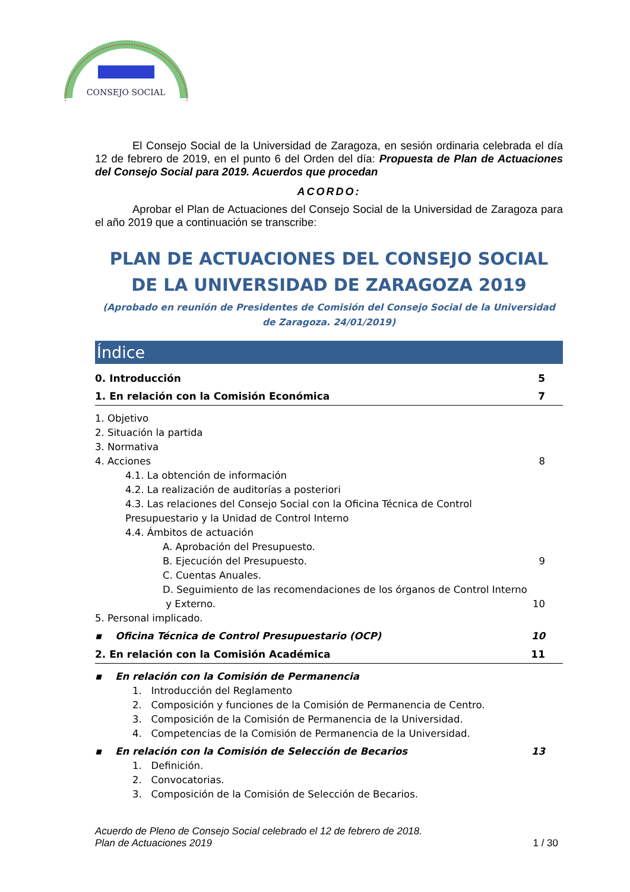CONSEJO SOCIAL
El Consejo Social de la Universidad de Zaragoza, en sesión ordinaria celebrada el día 12 de febrero de 2019, en el punto 6 del Orden del día: Propuesta de Plan de Actuaciones del Consejo Social para 2019. Acuerdos que procedan
ACORDO:
Aprobar el Plan de Actuaciones del Consejo Social de la Universidad de Zaragoza para el año 2019 que a continuación se transcribe:
PLAN DE ACTUACIONES DEL CONSEJO SOCIAL DE LA UNIVERSIDAD DE ZARAGOZA 2019
(Aprobado en reunión de Presidentes de Comisión del Consejo Social de la Universidad de Zaragoza. 24/01/2019)
Índice
0. Introducción 5
1. En relación con la Comisión Económica 7
1. Objetivo
2. Situación la partida
3. Normativa
4. Acciones 8
4.1. La obtención de información
4.2. La realización de auditorías a posteriori
4.3. Las relaciones del Consejo Social con la Oficina Técnica de Control Presupuestario y la Unidad de Control Interno
4.4. Ámbitos de actuación
A. Aprobación del Presupuesto.
B. Ejecución del Presupuesto. 9
C. Cuentas Anuales.
D. Seguimiento de las recomendaciones de los órganos de Control Interno
y Externo. 10
5. Personal implicado.
▪ Oficina Técnica de Control Presupuestario (OCP) 10
2. En relación con la Comisión Académica 11
▪ En relación con la Comisión de Permanencia
1. Introducción del Reglamento
2. Composición y funciones de la Comisión de Permanencia de Centro.
3. Composición de la Comisión de Permanencia de la Universidad.
4. Competencias de la Comisión de Permanencia de la Universidad.
▪ En relación con la Comisión de Selección de Becarios 13
1. Definición.
2. Convocatorias.
3. Composición de la Comisión de Selección de Becarios.
Acuerdo de Pleno de Consejo Social celebrado el 12 de febrero de 2018.
Plan de Actuaciones 2019 1 / 30